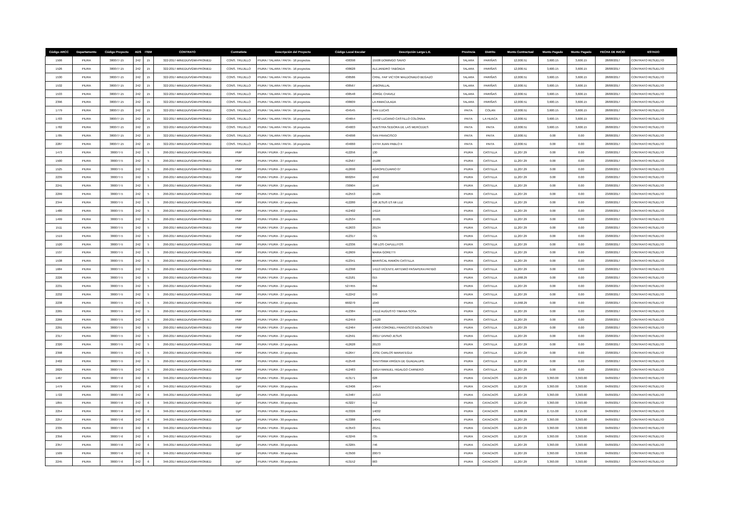| Código ARCC | Departamento | Código Proyecto | ADS | ITEM | CONTRATO | Contratista | Descripción del Proyecto | Código Local Escolar | Descripción Larga L.E. | Provincia | Distrito | Monto Contractual | Monto Pagado | Monto Pagado | FECHA DE INICIO | ESTADO |
| --- | --- | --- | --- | --- | --- | --- | --- | --- | --- | --- | --- | --- | --- | --- | --- | --- |
| 1506 | PIURA | 380077-15 | 242 | 15 | 322-2017-MINEDU/VGMI-PRONIED | CONS. TRUJILLO | PIURA / TALARA / PAITA - 16 proyectos | 438398 | 15508 DOMINGO SAVIO | TALARA | PARIÑAS | 12,000.51 | 3,600.15 | 3,600.15 | 28/08/2017 | CONTRATO RESUELTO |
| 1526 | PIURA | 380077-15 | 242 | 15 | 322-2017-MINEDU/VGMI-PRONIED | CONS. TRUJILLO | PIURA / TALARA / PAITA - 16 proyectos | 438628 | ALEJANDRO TABOADA | TALARA | PARIÑAS | 12,000.51 | 3,600.15 | 3,600.15 | 28/08/2017 | CONTRATO RESUELTO |
| 1530 | PIURA | 380077-15 | 242 | 15 | 322-2017-MINEDU/VGMI-PRONIED | CONS. TRUJILLO | PIURA / TALARA / PAITA - 16 proyectos | 438586 | CRNL. FAP VICTOR MALDONADO BEGAZO | TALARA | PARIÑAS | 12,000.51 | 3,600.15 | 3,600.15 | 28/08/2017 | CONTRATO RESUELTO |
| 1532 | PIURA | 380077-15 | 242 | 15 | 322-2017-MINEDU/VGMI-PRONIED | CONS. TRUJILLO | PIURA / TALARA / PAITA - 16 proyectos | 438567 | JABONILLAL | TALARA | PARIÑAS | 12,000.51 | 3,600.15 | 3,600.15 | 28/08/2017 | CONTRATO RESUELTO |
| 1533 | PIURA | 380077-15 | 242 | 15 | 322-2017-MINEDU/VGMI-PRONIED | CONS. TRUJILLO | PIURA / TALARA / PAITA - 16 proyectos | 438548 | JORGE CHAVEZ | TALARA | PARIÑAS | 12,000.51 | 3,600.15 | 3,600.15 | 28/08/2017 | CONTRATO RESUELTO |
| 2396 | PIURA | 380077-15 | 242 | 15 | 322-2017-MINEDU/VGMI-PRONIED | CONS. TRUJILLO | PIURA / TALARA / PAITA - 16 proyectos | 438609 | LA INMACULADA | TALARA | PARIÑAS | 12,000.51 | 3,600.15 | 3,600.15 | 28/08/2017 | CONTRATO RESUELTO |
| 1779 | PIURA | 380077-15 | 242 | 15 | 322-2017-MINEDU/VGMI-PRONIED | CONS. TRUJILLO | PIURA / TALARA / PAITA - 16 proyectos | 434545 | SAN LUCAS | PAITA | COLAN | 12,000.51 | 3,600.15 | 3,600.15 | 28/08/2017 | CONTRATO RESUELTO |
| 1703 | PIURA | 380077-15 | 242 | 15 | 322-2017-MINEDU/VGMI-PRONIED | CONS. TRUJILLO | PIURA / TALARA / PAITA - 16 proyectos | 434654 | 14762 LUCIANO CASTILLO COLONNA | PAITA | LA HUACA | 12,000.51 | 3,600.15 | 3,600.15 | 28/08/2017 | CONTRATO RESUELTO |
| 1782 | PIURA | 380077-15 | 242 | 15 | 322-2017-MINEDU/VGMI-PRONIED | CONS. TRUJILLO | PIURA / TALARA / PAITA - 16 proyectos | 434003 | NUESTRA SEÐORA DE LAS MERCEDES | PAITA | PAITA | 12,000.51 | 3,600.15 | 3,600.15 | 28/08/2017 | CONTRATO RESUELTO |
| 1785 | PIURA | 380077-15 | 242 | 15 | 322-2017-MINEDU/VGMI-PRONIED | CONS. TRUJILLO | PIURA / TALARA / PAITA - 16 proyectos | 434098 | SAN FRANCISCO | PAITA | PAITA | 12,000.51 | 0.00 | 0.00 | 28/08/2017 | CONTRATO RESUELTO |
| 2287 | PIURA | 380077-15 | 242 | 15 | 322-2017-MINEDU/VGMI-PRONIED | CONS. TRUJILLO | PIURA / TALARA / PAITA - 16 proyectos | 434060 | 14744 JUAN PABLO II | PAITA | PAITA | 12,000.51 | 0.00 | 0.00 | 28/08/2017 | CONTRATO RESUELTO |
| 1473 | PIURA | 380077-5 | 242 | 5 | 290-2017-MINEDU/VGMI-PRONIED | PMP | PIURA / PIURA - 27 proyectos | 412256 | 130 | PIURA | CASTILLA | 11,207.29 | 0.00 | 0.00 | 23/08/2017 | CONTRATO RESUELTO |
| 1500 | PIURA | 380077-5 | 242 | 5 | 290-2017-MINEDU/VGMI-PRONIED | PMP | PIURA / PIURA - 27 proyectos | 412567 | 15186 | PIURA | CASTILLA | 11,207.29 | 0.00 | 0.00 | 23/08/2017 | CONTRATO RESUELTO |
| 1525 | PIURA | 380077-5 | 242 | 5 | 290-2017-MINEDU/VGMI-PRONIED | PMP | PIURA / PIURA - 27 proyectos | 412690 | AGROPECUARIO 07 | PIURA | CASTILLA | 11,207.29 | 0.00 | 0.00 | 23/08/2017 | CONTRATO RESUELTO |
| 2239 | PIURA | 380077-5 | 242 | 5 | 290-2017-MINEDU/VGMI-PRONIED | PMP | PIURA / PIURA - 27 proyectos | 660294 | 1042 | PIURA | CASTILLA | 11,207.29 | 0.00 | 0.00 | 23/08/2017 | CONTRATO RESUELTO |
| 2241 | PIURA | 380077-5 | 242 | 5 | 290-2017-MINEDU/VGMI-PRONIED | PMP | PIURA / PIURA - 27 proyectos | 730904 | 1149 | PIURA | CASTILLA | 11,207.29 | 0.00 | 0.00 | 23/08/2017 | CONTRATO RESUELTO |
| 2299 | PIURA | 380077-5 | 242 | 5 | 290-2017-MINEDU/VGMI-PRONIED | PMP | PIURA / PIURA - 27 proyectos | 412553 | 15185 | PIURA | CASTILLA | 11,207.29 | 0.00 | 0.00 | 23/08/2017 | CONTRATO RESUELTO |
| 2344 | PIURA | 380077-5 | 242 | 5 | 290-2017-MINEDU/VGMI-PRONIED | PMP | PIURA / PIURA - 27 proyectos | 412280 | 428 JESUS ES MI LUZ | PIURA | CASTILLA | 11,207.29 | 0.00 | 0.00 | 23/08/2017 | CONTRATO RESUELTO |
| 1480 | PIURA | 380077-5 | 242 | 5 | 290-2017-MINEDU/VGMI-PRONIED | PMP | PIURA / PIURA - 27 proyectos | 412402 | 14114 | PIURA | CASTILLA | 11,207.29 | 0.00 | 0.00 | 23/08/2017 | CONTRATO RESUELTO |
| 1499 | PIURA | 380077-5 | 242 | 5 | 290-2017-MINEDU/VGMI-PRONIED | PMP | PIURA / PIURA - 27 proyectos | 412534 | 15181 | PIURA | CASTILLA | 11,207.29 | 0.00 | 0.00 | 23/08/2017 | CONTRATO RESUELTO |
| 1511 | PIURA | 380077-5 | 242 | 5 | 290-2017-MINEDU/VGMI-PRONIED | PMP | PIURA / PIURA - 27 proyectos | 412633 | 20134 | PIURA | CASTILLA | 11,207.29 | 0.00 | 0.00 | 23/08/2017 | CONTRATO RESUELTO |
| 1519 | PIURA | 380077-5 | 242 | 5 | 290-2017-MINEDU/VGMI-PRONIED | PMP | PIURA / PIURA - 27 proyectos | 412317 | 721 | PIURA | CASTILLA | 11,207.29 | 0.00 | 0.00 | 23/08/2017 | CONTRATO RESUELTO |
| 1520 | PIURA | 380077-5 | 242 | 5 | 290-2017-MINEDU/VGMI-PRONIED | PMP | PIURA / PIURA - 27 proyectos | 412336 | 798 LOS CAPULLITOS | PIURA | CASTILLA | 11,207.29 | 0.00 | 0.00 | 23/08/2017 | CONTRATO RESUELTO |
| 1537 | PIURA | 380077-5 | 242 | 5 | 290-2017-MINEDU/VGMI-PRONIED | PMP | PIURA / PIURA - 27 proyectos | 412609 | MARIA GORETTI | PIURA | CASTILLA | 11,207.29 | 0.00 | 0.00 | 23/08/2017 | CONTRATO RESUELTO |
| 1538 | PIURA | 380077-5 | 242 | 5 | 290-2017-MINEDU/VGMI-PRONIED | PMP | PIURA / PIURA - 27 proyectos | 412341 | MARISCAL RAMON CASTILLA | PIURA | CASTILLA | 11,207.29 | 0.00 | 0.00 | 23/08/2017 | CONTRATO RESUELTO |
| 1684 | PIURA | 380077-5 | 242 | 5 | 290-2017-MINEDU/VGMI-PRONIED | PMP | PIURA / PIURA - 27 proyectos | 412398 | 14113 VICENTE ARTEMIO PASAPERA PATIÐO | PIURA | CASTILLA | 11,207.29 | 0.00 | 0.00 | 23/08/2017 | CONTRATO RESUELTO |
| 2226 | PIURA | 380077-5 | 242 | 5 | 290-2017-MINEDU/VGMI-PRONIED | PMP | PIURA / PIURA - 27 proyectos | 412181 | 015 | PIURA | CASTILLA | 15,068.29 | 0.00 | 0.00 | 23/08/2017 | CONTRATO RESUELTO |
| 2231 | PIURA | 380077-5 | 242 | 5 | 290-2017-MINEDU/VGMI-PRONIED | PMP | PIURA / PIURA - 27 proyectos | 527455 | 056 | PIURA | CASTILLA | 11,207.29 | 0.00 | 0.00 | 23/08/2017 | CONTRATO RESUELTO |
| 2232 | PIURA | 380077-5 | 242 | 5 | 290-2017-MINEDU/VGMI-PRONIED | PMP | PIURA / PIURA - 27 proyectos | 412242 | 070 | PIURA | CASTILLA | 11,207.29 | 0.00 | 0.00 | 23/08/2017 | CONTRATO RESUELTO |
| 2238 | PIURA | 380077-5 | 242 | 5 | 290-2017-MINEDU/VGMI-PRONIED | PMP | PIURA / PIURA - 27 proyectos | 660270 | 1040 | PIURA | CASTILLA | 15,068.29 | 0.00 | 0.00 | 23/08/2017 | CONTRATO RESUELTO |
| 2265 | PIURA | 380077-5 | 242 | 5 | 290-2017-MINEDU/VGMI-PRONIED | PMP | PIURA / PIURA - 27 proyectos | 412384 | 14112 AUGUSTO TIMANA SOSA | PIURA | CASTILLA | 11,207.29 | 0.00 | 0.00 | 23/08/2017 | CONTRATO RESUELTO |
| 2266 | PIURA | 380077-5 | 242 | 5 | 290-2017-MINEDU/VGMI-PRONIED | PMP | PIURA / PIURA - 27 proyectos | 412459 | 14120 | PIURA | CASTILLA | 11,207.29 | 0.00 | 0.00 | 23/08/2017 | CONTRATO RESUELTO |
| 2291 | PIURA | 380077-5 | 242 | 5 | 290-2017-MINEDU/VGMI-PRONIED | PMP | PIURA / PIURA - 27 proyectos | 412464 | 14958 CORONEL FRANCISCO BOLOGNESI | PIURA | CASTILLA | 11,207.29 | 0.00 | 0.00 | 23/08/2017 | CONTRATO RESUELTO |
| 2317 | PIURA | 380077-5 | 242 | 5 | 290-2017-MINEDU/VGMI-PRONIED | PMP | PIURA / PIURA - 27 proyectos | 412591 | 20017 DIVINO JESUS | PIURA | CASTILLA | 11,207.29 | 0.00 | 0.00 | 23/08/2017 | CONTRATO RESUELTO |
| 2320 | PIURA | 380077-5 | 242 | 5 | 290-2017-MINEDU/VGMI-PRONIED | PMP | PIURA / PIURA - 27 proyectos | 412628 | 20133 | PIURA | CASTILLA | 11,207.29 | 0.00 | 0.00 | 23/08/2017 | CONTRATO RESUELTO |
| 2398 | PIURA | 380077-5 | 242 | 5 | 290-2017-MINEDU/VGMI-PRONIED | PMP | PIURA / PIURA - 27 proyectos | 412647 | JOSE CARLOS MARIATEGUI | PIURA | CASTILLA | 11,207.29 | 0.00 | 0.00 | 23/08/2017 | CONTRATO RESUELTO |
| 2402 | PIURA | 380077-5 | 242 | 5 | 290-2017-MINEDU/VGMI-PRONIED | PMP | PIURA / PIURA - 27 proyectos | 412548 | SANTISIMA VIRGEN DE GUADALUPE | PIURA | CASTILLA | 11,207.29 | 0.00 | 0.00 | 23/08/2017 | CONTRATO RESUELTO |
| 2829 | PIURA | 380077-5 | 242 | 5 | 290-2017-MINEDU/VGMI-PRONIED | PMP | PIURA / PIURA - 27 proyectos | 412483 | 15014 MANUEL HIDALGO CARNERO | PIURA | CASTILLA | 11,207.29 | 0.00 | 0.00 | 23/08/2017 | CONTRATO RESUELTO |
| 1467 | PIURA | 380077-6 | 242 | 6 | 346-2017-MINEDU/VGMI-PRONIED | DyP | PIURA / PIURA - 30 proyectos | 413171 | 028 | PIURA | CATACAOS | 11,207.29 | 3,393.00 | 3,393.00 | 04/09/2017 | CONTRATO RESUELTO |
| 1479 | PIURA | 380077-6 | 242 | 6 | 346-2017-MINEDU/VGMI-PRONIED | DyP | PIURA / PIURA - 30 proyectos | 413406 | 14044 | PIURA | CATACAOS | 11,207.29 | 3,393.00 | 3,393.00 | 04/09/2017 | CONTRATO RESUELTO |
| 1722 | PIURA | 380077-6 | 242 | 6 | 346-2017-MINEDU/VGMI-PRONIED | DyP | PIURA / PIURA - 30 proyectos | 413487 | 15313 | PIURA | CATACAOS | 11,207.29 | 3,393.00 | 3,393.00 | 04/09/2017 | CONTRATO RESUELTO |
| 1855 | PIURA | 380077-6 | 242 | 6 | 346-2017-MINEDU/VGMI-PRONIED | DyP | PIURA / PIURA - 30 proyectos | 413227 | 412 | PIURA | CATACAOS | 11,207.29 | 3,393.00 | 3,393.00 | 04/09/2017 | CONTRATO RESUELTO |
| 2254 | PIURA | 380077-6 | 242 | 6 | 346-2017-MINEDU/VGMI-PRONIED | DyP | PIURA / PIURA - 30 proyectos | 413326 | 14032 | PIURA | CATACAOS | 15,068.29 | 2,715.00 | 2,715.00 | 04/09/2017 | CONTRATO RESUELTO |
| 2257 | PIURA | 380077-6 | 242 | 6 | 346-2017-MINEDU/VGMI-PRONIED | DyP | PIURA / PIURA - 30 proyectos | 413388 | 14041 | PIURA | CATACAOS | 11,207.29 | 3,393.00 | 3,393.00 | 04/09/2017 | CONTRATO RESUELTO |
| 2335 | PIURA | 380077-6 | 242 | 6 | 346-2017-MINEDU/VGMI-PRONIED | DyP | PIURA / PIURA - 30 proyectos | 413543 | 20151 | PIURA | CATACAOS | 11,207.29 | 3,393.00 | 3,393.00 | 04/09/2017 | CONTRATO RESUELTO |
| 2356 | PIURA | 380077-6 | 242 | 6 | 346-2017-MINEDU/VGMI-PRONIED | DyP | PIURA / PIURA - 30 proyectos | 413246 | 735 | PIURA | CATACAOS | 11,207.29 | 3,393.00 | 3,393.00 | 04/09/2017 | CONTRATO RESUELTO |
| 2357 | PIURA | 380077-6 | 242 | 6 | 346-2017-MINEDU/VGMI-PRONIED | DyP | PIURA / PIURA - 30 proyectos | 413265 | 746 | PIURA | CATACAOS | 11,207.29 | 3,393.00 | 3,393.00 | 04/09/2017 | CONTRATO RESUELTO |
| 1509 | PIURA | 380077-6 | 242 | 6 | 346-2017-MINEDU/VGMI-PRONIED | DyP | PIURA / PIURA - 30 proyectos | 413500 | 20073 | PIURA | CATACAOS | 11,207.29 | 3,393.00 | 3,393.00 | 04/09/2017 | CONTRATO RESUELTO |
| 2245 | PIURA | 380077-6 | 242 | 6 | 346-2017-MINEDU/VGMI-PRONIED | DyP | PIURA / PIURA - 30 proyectos | 413152 | 003 | PIURA | CATACAOS | 11,207.29 | 3,393.00 | 3,393.00 | 04/09/2017 | CONTRATO RESUELTO |